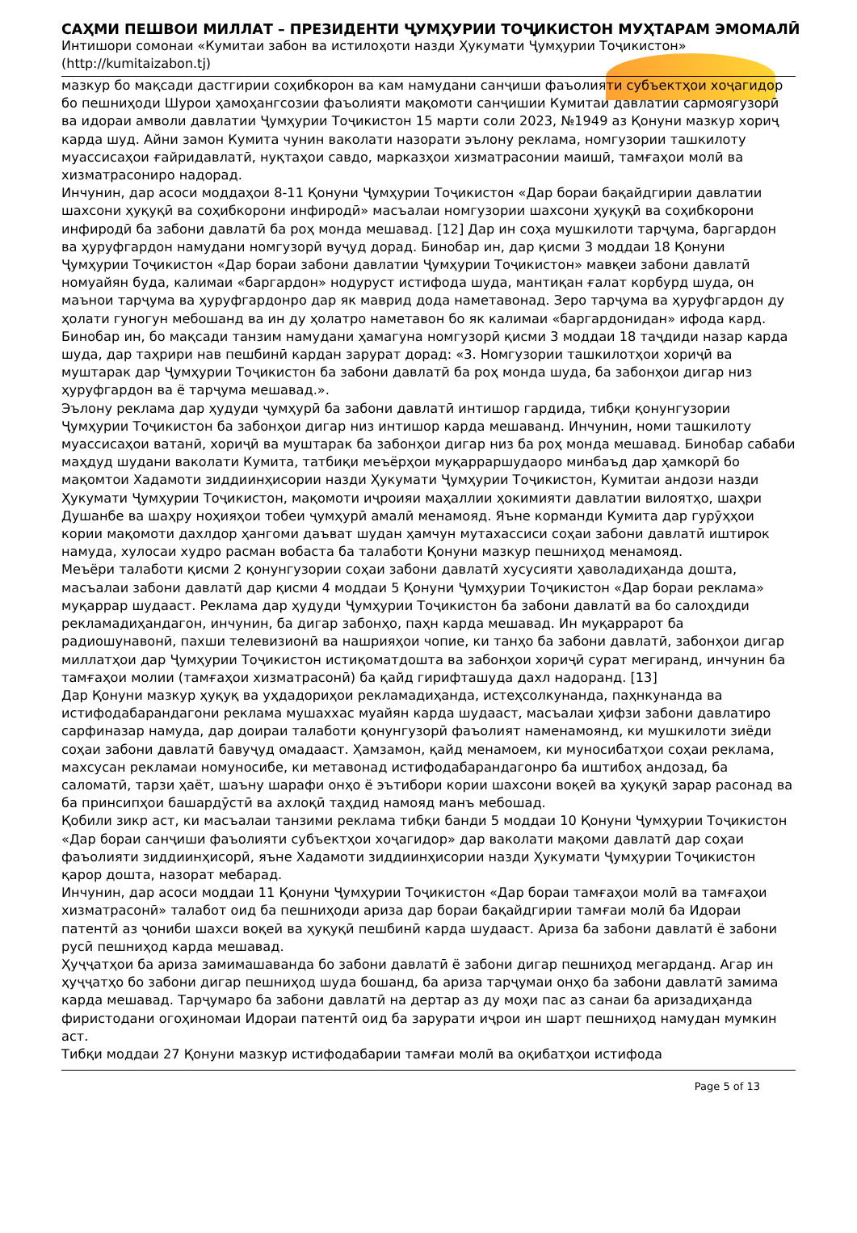САҲМИ ПЕШВОИ МИЛЛАТ – ПРЕЗИДЕНТИ ҶУМҲУРИИ ТОҶИКИСТОН МУҲТАРАМ ЭМОМАЛӢ
Интишори сомонаи «Кумитаи забон ва истилоҳоти назди Ҳукумати Ҷумҳурии Тоҷикистон»
(http://kumitaizabon.tj)
мазкур бо мақсади дастгирии соҳибкорон ва кам намудани санҷиши фаъолияти субъектҳои хоҷагидор бо пешниҳоди Шурои ҳамоҳангсозии фаъолияти мақомоти санҷишии Кумитаи давлатии сармоягузорӣ ва идораи амволи давлатии Ҷумҳурии Тоҷикистон 15 марти соли 2023, №1949 аз Қонуни мазкур хориҷ карда шуд. Айни замон Кумита чунин ваколати назорати эълону реклама, номгузории ташкилоту муассисаҳои ғайридавлатӣ, нуқтаҳои савдо, марказҳои хизматрасонии маишӣ, тамғаҳои молӣ ва хизматрасониро надорад.
Инчунин, дар асоси моддаҳои 8-11 Қонуни Ҷумҳурии Тоҷикистон «Дар бораи бақайдгирии давлатии шахсони ҳуқуқӣ ва соҳибкорони инфиродӣ» масъалаи номгузории шахсони ҳуқуқӣ ва соҳибкорони инфиродӣ ба забони давлатӣ ба роҳ монда мешавад. [12] Дар ин соҳа мушкилоти тарҷума, баргардон ва ҳуруфгардон намудани номгузорӣ вуҷуд дорад. Бинобар ин, дар қисми 3 моддаи 18 Қонуни Ҷумҳурии Тоҷикистон «Дар бораи забони давлатии Ҷумҳурии Тоҷикистон» мавқеи забони давлатӣ номуайян буда, калимаи «баргардон» нодуруст истифода шуда, мантиқан ғалат корбурд шуда, он маънои тарҷума ва ҳуруфгардонро дар як маврид дода наметавонад. Зеро тарҷума ва ҳуруфгардон ду ҳолати гуногун мебошанд ва ин ду ҳолатро наметавон бо як калимаи «баргардонидан» ифода кард. Бинобар ин, бо мақсади танзим намудани ҳамагуна номгузорӣ қисми 3 моддаи 18 таҷдиди назар карда шуда, дар таҳрири нав пешбинӣ кардан зарурат дорад: «3. Номгузории ташкилотҳои хориҷӣ ва муштарак дар Ҷумҳурии Тоҷикистон ба забони давлатӣ ба роҳ монда шуда, ба забонҳои дигар низ ҳуруфгардон ва ё тарҷума мешавад.».
Эълону реклама дар ҳудуди ҷумҳурӣ ба забони давлатӣ интишор гардида, тибқи қонунгузории Ҷумҳурии Тоҷикистон ба забонҳои дигар низ интишор карда мешаванд. Инчунин, номи ташкилоту муассисаҳои ватанӣ, хориҷӣ ва муштарак ба забонҳои дигар низ ба роҳ монда мешавад. Бинобар сабаби маҳдуд шудани ваколати Кумита, татбиқи меъёрҳои муқарраршудаоро минбаъд дар ҳамкорӣ бо мақомтои Хадамоти зиддиинҳисории назди Ҳукумати Ҷумҳурии Тоҷикистон, Кумитаи андози назди Ҳукумати Ҷумҳурии Тоҷикистон, мақомоти иҷроияи маҳаллии ҳокимияти давлатии вилоятҳо, шаҳри Душанбе ва шаҳру ноҳияҳои тобеи ҷумҳурӣ амалӣ менамояд. Яъне корманди Кумита дар гурӯҳҳои кории мақомоти дахлдор ҳангоми даъват шудан ҳамчун мутахассиси соҳаи забони давлатӣ иштирок намуда, хулосаи худро расман вобаста ба талаботи Қонуни мазкур пешниҳод менамояд.
Меъёри талаботи қисми 2 қонунгузории соҳаи забони давлатӣ хусусияти ҳаволадиҳанда дошта, масъалаи забони давлатӣ дар қисми 4 моддаи 5 Қонуни Ҷумҳурии Тоҷикистон «Дар бораи реклама» муқаррар шудааст. Реклама дар ҳудуди Ҷумҳурии Тоҷикистон ба забони давлатӣ ва бо салоҳдиди рекламадиҳандагон, инчунин, ба дигар забонҳо, паҳн карда мешавад. Ин муқаррарот ба радиошунавонӣ, пахши телевизионӣ ва нашрияҳои чопие, ки танҳо ба забони давлатӣ, забонҳои дигар миллатҳои дар Ҷумҳурии Тоҷикистон истиқоматдошта ва забонҳои хориҷӣ сурат мегиранд, инчунин ба тамғаҳои молии (тамғаҳои хизматрасонӣ) ба қайд гирифташуда дахл надоранд. [13]
Дар Қонуни мазкур ҳуқуқ ва уҳдадориҳои рекламадиҳанда, истеҳсолкунанда, паҳнкунанда ва истифодабарандагони реклама мушаххас муайян карда шудааст, масъалаи ҳифзи забони давлатиро сарфиназар намуда, дар доираи талаботи қонунгузорӣ фаъолият наменамоянд, ки мушкилоти зиёди соҳаи забони давлатӣ бавуҷуд омадааст. Ҳамзамон, қайд менамоем, ки муносибатҳои соҳаи реклама, махсусан рекламаи номуносибе, ки метавонад истифодабарандагонро ба иштибоҳ андозад, ба саломатӣ, тарзи ҳаёт, шаъну шарафи онҳо ё эътибори кории шахсони воқеӣ ва ҳуқуқӣ зарар расонад ва ба принсипҳои башардӯстӣ ва ахлоқӣ таҳдид намояд манъ мебошад.
Қобили зикр аст, ки масъалаи танзими реклама тибқи банди 5 моддаи 10 Қонуни Ҷумҳурии Тоҷикистон «Дар бораи санҷиши фаъолияти субъектҳои хоҷагидор» дар ваколати мақоми давлатӣ дар соҳаи фаъолияти зиддиинҳисорӣ, яъне Хадамоти зиддиинҳисории назди Ҳукумати Ҷумҳурии Тоҷикистон қарор дошта, назорат мебарад.
Инчунин, дар асоси моддаи 11 Қонуни Ҷумҳурии Тоҷикистон «Дар бораи тамғаҳои молӣ ва тамғаҳои хизматрасонӣ» талабот оид ба пешниҳоди ариза дар бораи бақайдгирии тамғаи молӣ ба Идораи патентӣ аз ҷониби шахси воқеӣ ва ҳуқуқӣ пешбинӣ карда шудааст. Ариза ба забони давлатӣ ё забони русӣ пешниҳод карда мешавад.
Ҳуҷҷатҳои ба ариза замимашаванда бо забони давлатӣ ё забони дигар пешниҳод мегарданд. Агар ин ҳуҷҷатҳо бо забони дигар пешниҳод шуда бошанд, ба ариза тарҷумаи онҳо ба забони давлатӣ замима карда мешавад. Тарҷумаро ба забони давлатӣ на дертар аз ду моҳи пас аз санаи ба аризадиҳанда фиристодани огоҳиномаи Идораи патентӣ оид ба зарурати иҷрои ин шарт пешниҳод намудан мумкин аст.
Тибқи моддаи 27 Қонуни мазкур истифодабарии тамғаи молӣ ва оқибатҳои истифода
Page 5 of 13